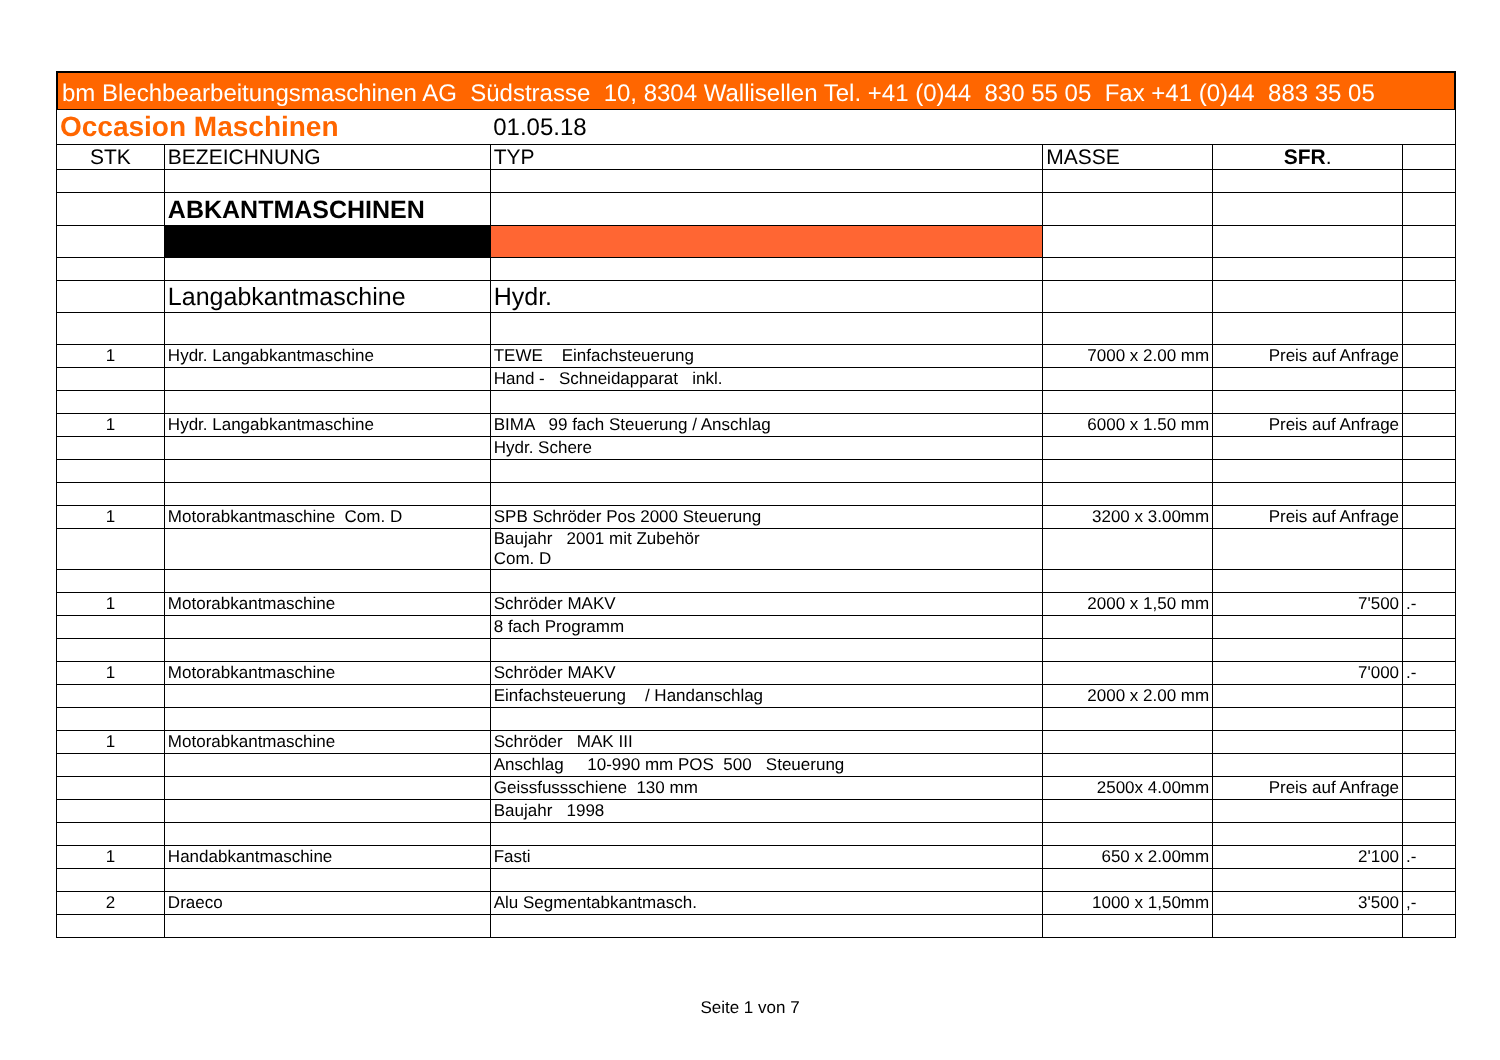bm Blechbearbeitungsmaschinen AG Südstrasse 10, 8304 Wallisellen Tel. +41 (0)44 830 55 05 Fax +41 (0)44 883 35 05
| Occasion Maschinen | | 01.05.18 | | | |
| STK | BEZEICHNUNG | TYP | MASSE | SFR . | |
| | ABKANTMASCHINEN | | | | |
| | Langabkantmaschine | Hydr. | | | |
| 1 | Hydr. Langabkantmaschine | TEWE Einfachsteuerung | 7000 x 2.00 mm | Preis auf Anfrage | |
| | | Hand - Schneidapparat inkl. | | | |
| 1 | Hydr. Langabkantmaschine | BIMA 99 fach Steuerung / Anschlag | 6000 x 1.50 mm | Preis auf Anfrage | |
| | | Hydr. Schere | | | |
| 1 | Motorabkantmaschine Com. D | SPB Schröder Pos 2000 Steuerung | 3200 x 3.00mm | Preis auf Anfrage | |
| | | Baujahr 2001 mit Zubehör Com. D | | | |
| 1 | Motorabkantmaschine | Schröder MAKV | 2000 x 1,50 mm | 7'500 | .- |
| | | 8 fach Programm | | | |
| 1 | Motorabkantmaschine | Schröder MAKV | | 7'000 | .- |
| | | Einfachsteuerung / Handanschlag | 2000 x 2.00 mm | | |
| 1 | Motorabkantmaschine | Schröder MAK III | | | |
| | | Anschlag 10-990 mm POS 500 Steuerung | | | |
| | | Geissfussschiene 130 mm | 2500x 4.00mm | Preis auf Anfrage | |
| | | Baujahr 1998 | | | |
| 1 | Handabkantmaschine | Fasti | 650 x 2.00mm | 2'100 | .- |
| 2 | Draeco | Alu Segmentabkantmasch. | 1000 x 1,50mm | 3'500 | ,- |
Seite 1 von 7